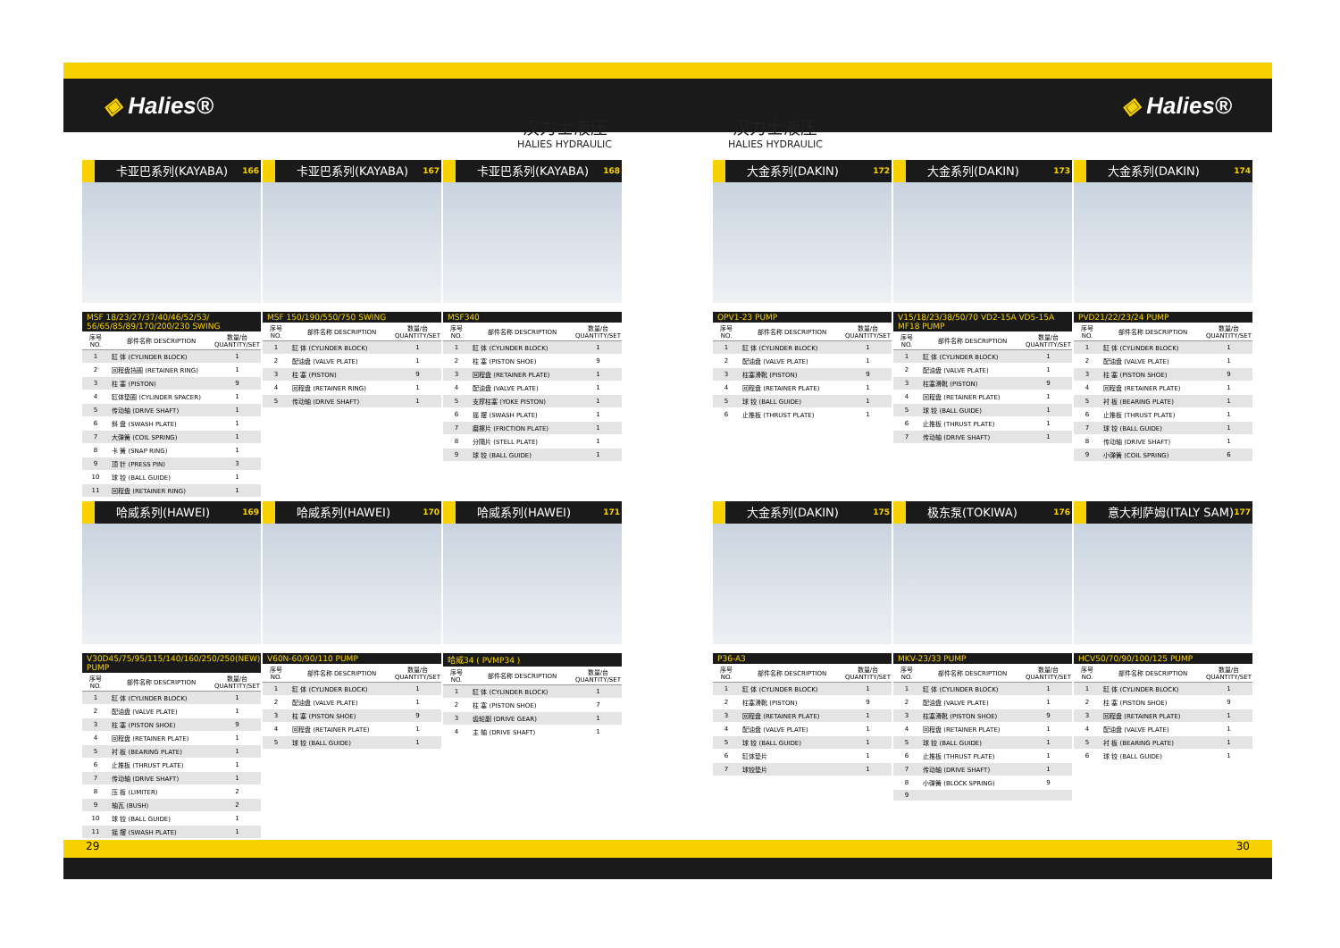◈ Halies® ◈ Halies®
汉力士液压
HALIES HYDRAULIC
汉力士液压
HALIES HYDRAULIC
卡亚巴系列(KAYABA)
166
MSF 18/23/27/37/40/46/52/53/ 56/65/85/89/170/200/230 SWING
| 序号 NO. | 部件名称 DESCRIPTION | 数量/台 QUANTITY/SET |
| --- | --- | --- |
| 1 | 缸 体 (CYLINDER BLOCK) | 1 |
| 2 | 回程盘挡圈 (RETAINER RING) | 1 |
| 3 | 柱 塞 (PISTON) | 9 |
| 4 | 缸体垫圈 (CYLINDER SPACER) | 1 |
| 5 | 传动轴 (DRIVE SHAFT) | 1 |
| 6 | 斜 盘 (SWASH PLATE) | 1 |
| 7 | 大弹簧 (COIL SPRING) | 1 |
| 8 | 卡 簧 (SNAP RING) | 1 |
| 9 | 顶 针 (PRESS PIN) | 3 |
| 10 | 球 铰 (BALL GUIDE) | 1 |
| 11 | 回程盘 (RETAINER RING) | 1 |
卡亚巴系列(KAYABA)
167
MSF 150/190/550/750 SWING
| 序号 NO. | 部件名称 DESCRIPTION | 数量/台 QUANTITY/SET |
| --- | --- | --- |
| 1 | 缸 体 (CYLINDER BLOCK) | 1 |
| 2 | 配油盘 (VALVE PLATE) | 1 |
| 3 | 柱 塞 (PISTON) | 9 |
| 4 | 回程盘 (RETAINER RING) | 1 |
| 5 | 传动轴 (DRIVE SHAFT) | 1 |
卡亚巴系列(KAYABA)
168
MSF340
| 序号 NO. | 部件名称 DESCRIPTION | 数量/台 QUANTITY/SET |
| --- | --- | --- |
| 1 | 缸 体 (CYLINDER BLOCK) | 1 |
| 2 | 柱 塞 (PISTON SHOE) | 9 |
| 3 | 回程盘 (RETAINER PLATE) | 1 |
| 4 | 配油盘 (VALVE PLATE) | 1 |
| 5 | 支撑柱塞 (YOKE PISTON) | 1 |
| 6 | 摇 摆 (SWASH PLATE) | 1 |
| 7 | 磨擦片 (FRICTION PLATE) | 1 |
| 8 | 分隔片 (STELL PLATE) | 1 |
| 9 | 球 铰 (BALL GUIDE) | 1 |
哈威系列(HAWEI)
169
V30D45/75/95/115/140/160/250/250(NEW) PUMP
| 序号 NO. | 部件名称 DESCRIPTION | 数量/台 QUANTITY/SET |
| --- | --- | --- |
| 1 | 缸 体 (CYLINDER BLOCK) | 1 |
| 2 | 配油盘 (VALVE PLATE) | 1 |
| 3 | 柱 塞 (PISTON SHOE) | 9 |
| 4 | 回程盘 (RETAINER PLATE) | 1 |
| 5 | 衬 板 (BEARING PLATE) | 1 |
| 6 | 止推板 (THRUST PLATE) | 1 |
| 7 | 传动轴 (DRIVE SHAFT) | 1 |
| 8 | 压 板 (LIMITER) | 2 |
| 9 | 轴瓦 (BUSH) | 2 |
| 10 | 球 铰 (BALL GUIDE) | 1 |
| 11 | 摇 摆 (SWASH PLATE) | 1 |
哈威系列(HAWEI)
170
V60N-60/90/110 PUMP
| 序号 NO. | 部件名称 DESCRIPTION | 数量/台 QUANTITY/SET |
| --- | --- | --- |
| 1 | 缸 体 (CYLINDER BLOCK) | 1 |
| 2 | 配油盘 (VALVE PLATE) | 1 |
| 3 | 柱 塞 (PISTON SHOE) | 9 |
| 4 | 回程盘 (RETAINER PLATE) | 1 |
| 5 | 球 铰 (BALL GUIDE) | 1 |
哈威系列(HAWEI)
171
哈威34 ( PVMP34 )
| 序号 NO. | 部件名称 DESCRIPTION | 数量/台 QUANTITY/SET |
| --- | --- | --- |
| 1 | 缸 体 (CYLINDER BLOCK) | 1 |
| 2 | 柱 塞 (PISTON SHOE) | 7 |
| 3 | 齿轮副 (DRIVE GEAR) | 1 |
| 4 | 主 轴 (DRIVE SHAFT) | 1 |
大金系列(DAKIN)
172
OPV1-23 PUMP
| 序号 NO. | 部件名称 DESCRIPTION | 数量/台 QUANTITY/SET |
| --- | --- | --- |
| 1 | 缸 体 (CYLINDER BLOCK) | 1 |
| 2 | 配油盘 (VALVE PLATE) | 1 |
| 3 | 柱塞滑靴 (PISTON) | 9 |
| 4 | 回程盘 (RETAINER PLATE) | 1 |
| 5 | 球 铰 (BALL GUIDE) | 1 |
| 6 | 止推板 (THRUST PLATE) | 1 |
大金系列(DAKIN)
173
V15/18/23/38/50/70 VD2-15A VD5-15A MF18 PUMP
| 序号 NO. | 部件名称 DESCRIPTION | 数量/台 QUANTITY/SET |
| --- | --- | --- |
| 1 | 缸 体 (CYLINDER BLOCK) | 1 |
| 2 | 配油盘 (VALVE PLATE) | 1 |
| 3 | 柱塞滑靴 (PISTON) | 9 |
| 4 | 回程盘 (RETAINER PLATE) | 1 |
| 5 | 球 铰 (BALL GUIDE) | 1 |
| 6 | 止推板 (THRUST PLATE) | 1 |
| 7 | 传动轴 (DRIVE SHAFT) | 1 |
大金系列(DAKIN)
174
PVD21/22/23/24 PUMP
| 序号 NO. | 部件名称 DESCRIPTION | 数量/台 QUANTITY/SET |
| --- | --- | --- |
| 1 | 缸 体 (CYLINDER BLOCK) | 1 |
| 2 | 配油盘 (VALVE PLATE) | 1 |
| 3 | 柱 塞 (PISTON SHOE) | 9 |
| 4 | 回程盘 (RETAINER PLATE) | 1 |
| 5 | 衬 板 (BEARING PLATE) | 1 |
| 6 | 止推板 (THRUST PLATE) | 1 |
| 7 | 球 铰 (BALL GUIDE) | 1 |
| 8 | 传动轴 (DRIVE SHAFT) | 1 |
| 9 | 小弹簧 (COIL SPRING) | 6 |
大金系列(DAKIN)
175
P36-A3
| 序号 NO. | 部件名称 DESCRIPTION | 数量/台 QUANTITY/SET |
| --- | --- | --- |
| 1 | 缸 体 (CYLINDER BLOCK) | 1 |
| 2 | 柱塞滑靴 (PISTON) | 9 |
| 3 | 回程盘 (RETAINER PLATE) | 1 |
| 4 | 配油盘 (VALVE PLATE) | 1 |
| 5 | 球 铰 (BALL GUIDE) | 1 |
| 6 | 缸体垫片 | 1 |
| 7 | 球铰垫片 | 1 |
极东泵(TOKIWA)
176
MKV-23/33 PUMP
| 序号 NO. | 部件名称 DESCRIPTION | 数量/台 QUANTITY/SET |
| --- | --- | --- |
| 1 | 缸 体 (CYLINDER BLOCK) | 1 |
| 2 | 配油盘 (VALVE PLATE) | 1 |
| 3 | 柱塞滑靴 (PISTON SHOE) | 9 |
| 4 | 回程盘 (RETAINER PLATE) | 1 |
| 5 | 球 铰 (BALL GUIDE) | 1 |
| 6 | 止推板 (THRUST PLATE) | 1 |
| 7 | 传动轴 (DRIVE SHAFT) | 1 |
| 8 | 小弹簧 (BLOCK SPRING) | 9 |
| 9 | | |
意大利萨姆(ITALY SAM)
177
HCV50/70/90/100/125 PUMP
| 序号 NO. | 部件名称 DESCRIPTION | 数量/台 QUANTITY/SET |
| --- | --- | --- |
| 1 | 缸 体 (CYLINDER BLOCK) | 1 |
| 2 | 柱 塞 (PISTON SHOE) | 9 |
| 3 | 回程盘 (RETAINER PLATE) | 1 |
| 4 | 配油盘 (VALVE PLATE) | 1 |
| 5 | 衬 板 (BEARING PLATE) | 1 |
| 6 | 球 铰 (BALL GUIDE) | 1 |
29 30